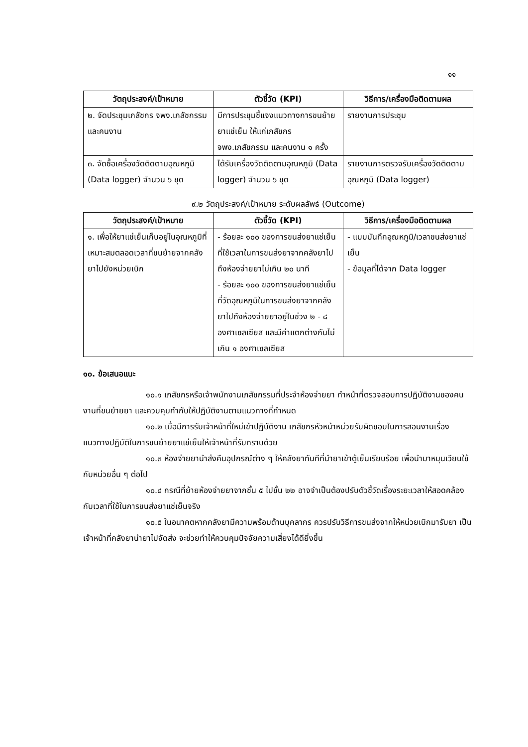๑๑
| วัตถุประสงค์/เป้าหมาย | ตัวชี้วัด (KPI) | วิธีการ/เครื่องมือติดตามผล |
| --- | --- | --- |
| ๒. จัดประชุมเภสัชกร จพง.เภสัชกรรม และคนงาน | มีการประชุมชี้แจงแนวทางการขนย้ายยาแช่เย็น ให้แก่เภสัชกร จพง.เภสัชกรรม และคนงาน ๑ ครั้ง | รายงานการประชุม |
| ๓. จัดซื้อเครื่องวัดติดตามอุณหภูมิ (Data logger) จำนวน ๖ ชุด | ได้รับเครื่องวัดติดตามอุณหภูมิ (Data logger) จำนวน ๖ ชุด | รายงานการตรวจรับเครื่องวัดติดตามอุณหภูมิ (Data logger) |
๙.๒ วัตถุประสงค์/เป้าหมาย ระดับผลลัพธ์ (Outcome)
| วัตถุประสงค์/เป้าหมาย | ตัวชี้วัด (KPI) | วิธีการ/เครื่องมือติดตามผล |
| --- | --- | --- |
| ๑. เพื่อให้ยาแช่เย็นเก็บอยู่ในอุณหภูมิที่เหมาะสมตลอดเวลาที่ขนย้ายจากคลังยาไปยังหน่วยเบิก | - ร้อยละ ๑๐๐ ของการขนส่งยาแช่เย็นที่ใช้เวลาในการขนส่งยาจากคลังยาไปถึงห้องจ่ายยาไม่เกิน ๒๐ นาที - ร้อยละ ๑๐๐ ของการขนส่งยาแช่เย็นที่วัดอุณหภูมิในการขนส่งยาจากคลังยาไปถึงห้องจ่ายยาอยู่ในช่วง ๒ - ๘ องศาเซลเซียส และมีค่าแตกต่างกันไม่เกิน ๑ องศาเซลเซียส | - แบบบันทึกอุณหภูมิ/เวลาขนส่งยาแช่เย็น - ข้อมูลที่ได้จาก Data logger |
๑๐. ข้อเสนอแนะ
๑๐.๑ เภสัชกรหรือเจ้าพนักงานเภสัชกรรมที่ประจำห้องจ่ายยา ทำหน้าที่ตรวจสอบการปฏิบัติงานของคนงานที่ขนย้ายยา และควบคุมกำกับให้ปฏิบัติงานตามแนวทางที่กำหนด
๑๐.๒ เมื่อมีการรับเจ้าหน้าที่ใหม่เข้าปฏิบัติงาน เภสัชกรหัวหน้าหน่วยรับผิดชอบในการสอนงานเรื่องแนวทางปฏิบัติในการขนย้ายยาแช่เย็นให้เจ้าหน้าที่รับทราบด้วย
๑๐.๓ ห้องจ่ายยานำส่งคืนอุปกรณ์ต่าง ๆ ให้คลังยาทันทีที่นำยาเข้าตู้เย็นเรียบร้อย เพื่อนำมาหมุนเวียนใช้กับหน่วยอื่น ๆ ต่อไป
๑๐.๔ กรณีที่ย้ายห้องจ่ายยาจากชั้น ๕ ไปชั้น ๒๒ อาจจำเป็นต้องปรับตัวชี้วัดเรื่องระยะเวลาให้สอดคล้องกับเวลาที่ใช้ในการขนส่งยาแช่เย็นจริง
๑๐.๕ ในอนาคตหากคลังยามีความพร้อมด้านบุคลากร ควรปรับวิธีการขนส่งจากให้หน่วยเบิกมารับยา เป็นเจ้าหน้าที่คลังยานำยาไปจัดส่ง จะช่วยทำให้ควบคุมปัจจัยความเสี่ยงได้ดียิ่งขึ้น